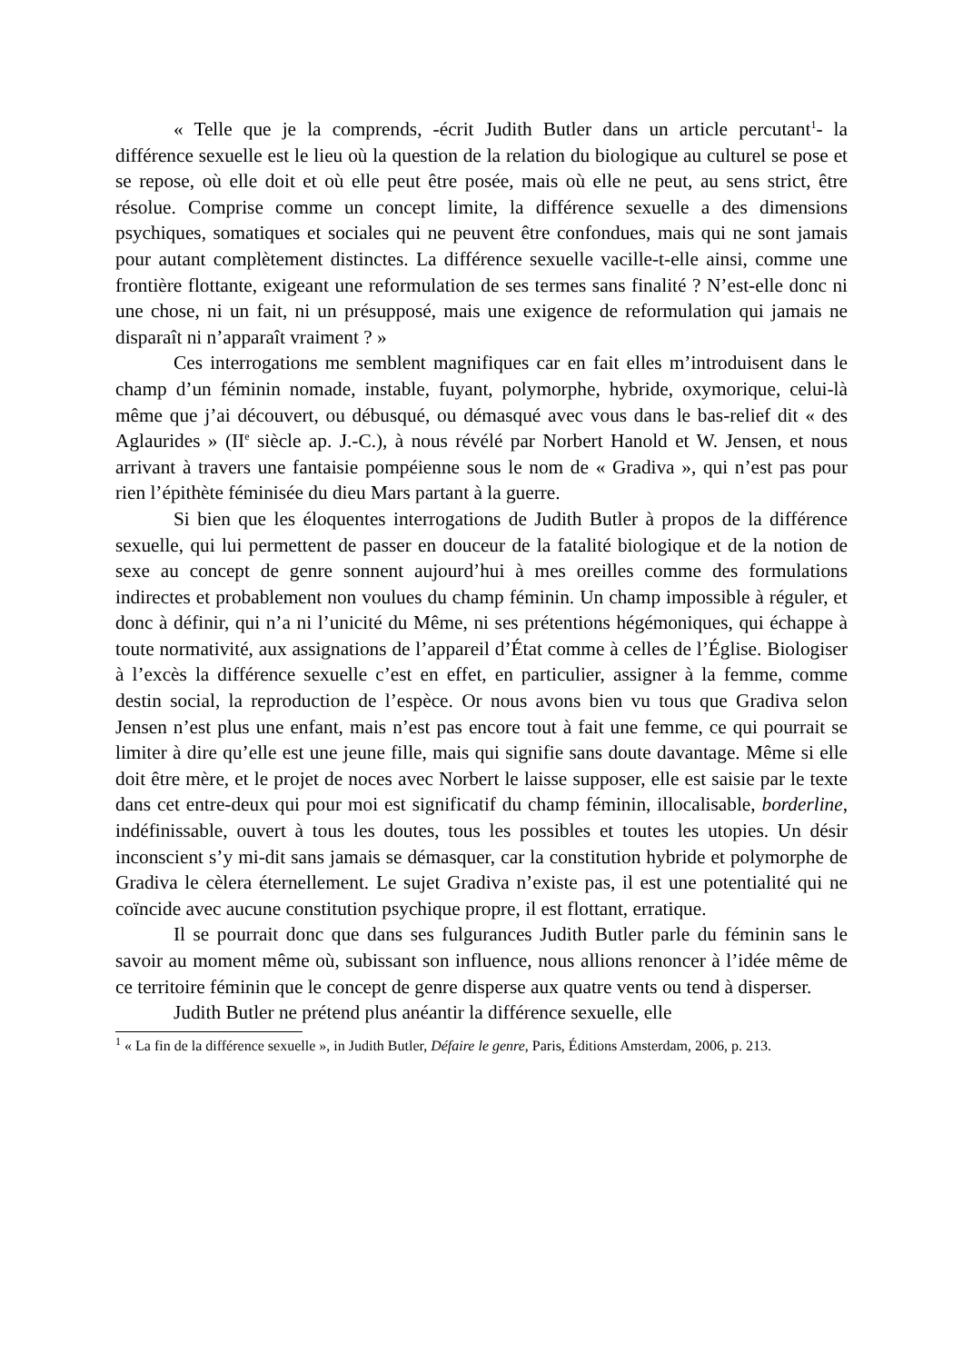« Telle que je la comprends, -écrit Judith Butler dans un article percutant<sup>1</sup>- la différence sexuelle est le lieu où la question de la relation du biologique au culturel se pose et se repose, où elle doit et où elle peut être posée, mais où elle ne peut, au sens strict, être résolue. Comprise comme un concept limite, la différence sexuelle a des dimensions psychiques, somatiques et sociales qui ne peuvent être confondues, mais qui ne sont jamais pour autant complètement distinctes. La différence sexuelle vacille-t-elle ainsi, comme une frontière flottante, exigeant une reformulation de ses termes sans finalité ? N’est-elle donc ni une chose, ni un fait, ni un présupposé, mais une exigence de reformulation qui jamais ne disparaît ni n’apparaît vraiment ? »
Ces interrogations me semblent magnifiques car en fait elles m’introduisent dans le champ d’un féminin nomade, instable, fuyant, polymorphe, hybride, oxymorique, celui-là même que j’ai découvert, ou débusqué, ou démasqué avec vous dans le bas-relief dit « des Aglaurides » (II<sup>e</sup> siècle ap. J.-C.), à nous révélé par Norbert Hanold et W. Jensen, et nous arrivant à travers une fantaisie pompéienne sous le nom de « Gradiva », qui n’est pas pour rien l’épithète féminisée du dieu Mars partant à la guerre.
Si bien que les éloquentes interrogations de Judith Butler à propos de la différence sexuelle, qui lui permettent de passer en douceur de la fatalité biologique et de la notion de sexe au concept de genre sonnent aujourd’hui à mes oreilles comme des formulations indirectes et probablement non voulues du champ féminin. Un champ impossible à réguler, et donc à définir, qui n’a ni l’unicité du Même, ni ses prétentions hégémoniques, qui échappe à toute normativité, aux assignations de l’appareil d’État comme à celles de l’Église. Biologiser à l’excès la différence sexuelle c’est en effet, en particulier, assigner à la femme, comme destin social, la reproduction de l’espèce. Or nous avons bien vu tous que Gradiva selon Jensen n’est plus une enfant, mais n’est pas encore tout à fait une femme, ce qui pourrait se limiter à dire qu’elle est une jeune fille, mais qui signifie sans doute davantage. Même si elle doit être mère, et le projet de noces avec Norbert le laisse supposer, elle est saisie par le texte dans cet entre-deux qui pour moi est significatif du champ féminin, illocalisable, borderline, indéfinissable, ouvert à tous les doutes, tous les possibles et toutes les utopies. Un désir inconscient s’y mi-dit sans jamais se démasquer, car la constitution hybride et polymorphe de Gradiva le cèlera éternellement. Le sujet Gradiva n’existe pas, il est une potentialité qui ne coïncide avec aucune constitution psychique propre, il est flottant, erratique.
Il se pourrait donc que dans ses fulgurances Judith Butler parle du féminin sans le savoir au moment même où, subissant son influence, nous allions renoncer à l’idée même de ce territoire féminin que le concept de genre disperse aux quatre vents ou tend à disperser.
Judith Butler ne prétend plus anéantir la différence sexuelle, elle
<sup>1</sup> « La fin de la différence sexuelle », in Judith Butler, Défaire le genre, Paris, Éditions Amsterdam, 2006, p. 213.